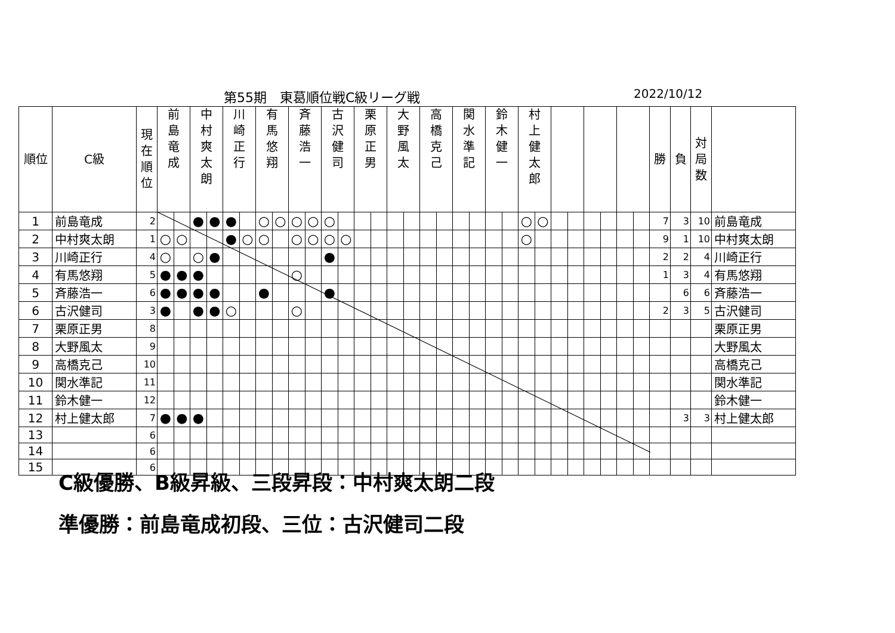第55期　東葛順位戦C級リーグ戦 2022/10/12
| 順位 | C級 | 現 在 順 位 | 前 島 竜 成 | | 中 村 爽 太 朗 | | 川 崎 正 行 | | 有 馬 悠 翔 | | 斉 藤 浩 一 | | 古 沢 健 司 | | 栗 原 正 男 | | 大 野 風 太 | | 高 橋 克 己 | | 関 水 準 記 | | 鈴 木 健 一 | | 村 上 健 太 郎 | | | | | | | | 勝 | 負 | 対 局 数 | |
| --- | --- | --- | --- | --- | --- | --- | --- | --- | --- | --- | --- | --- | --- | --- | --- | --- | --- | --- | --- | --- | --- | --- | --- | --- | --- | --- | --- | --- | --- | --- | --- | --- | --- | --- | --- | --- |
| 1 | 前島竜成 | 2 | | | ● | ● | ● | | ○ | ○ | ○ | ○ | ○ | | | | | | | | | | | | ○ | ○ | | | | | | | 7 | 3 | 10 | 前島竜成 |
| 2 | 中村爽太朗 | 1 | ○ | ○ | | | ● | ○ | ○ | | ○ | ○ | ○ | ○ | | | | | | | | | | | ○ | | | | | | | | 9 | 1 | 10 | 中村爽太朗 |
| 3 | 川崎正行 | 4 | ○ | | ○ | ● | | | | | | | ● | | | | | | | | | | | | | | | | | | | | 2 | 2 | 4 | 川崎正行 |
| 4 | 有馬悠翔 | 5 | ● | ● | ● | | | | | | ○ | | | | | | | | | | | | | | | | | | | | | | 1 | 3 | 4 | 有馬悠翔 |
| 5 | 斉藤浩一 | 6 | ● | ● | ● | ● | | | ● | | | | ● | | | | | | | | | | | | | | | | | | | | | 6 | 6 | 斉藤浩一 |
| 6 | 古沢健司 | 3 | ● | | ● | ● | ○ | | | | ○ | | | | | | | | | | | | | | | | | | | | | | 2 | 3 | 5 | 古沢健司 |
| 7 | 栗原正男 | 8 | | | | | | | | | | | | | | | | | | | | | | | | | | | | | | | | | | 栗原正男 |
| 8 | 大野風太 | 9 | | | | | | | | | | | | | | | | | | | | | | | | | | | | | | | | | | 大野風太 |
| 9 | 高橋克己 | 10 | | | | | | | | | | | | | | | | | | | | | | | | | | | | | | | | | | 高橋克己 |
| 10 | 関水準記 | 11 | | | | | | | | | | | | | | | | | | | | | | | | | | | | | | | | | | 関水準記 |
| 11 | 鈴木健一 | 12 | | | | | | | | | | | | | | | | | | | | | | | | | | | | | | | | | | 鈴木健一 |
| 12 | 村上健太郎 | 7 | ● | ● | ● | | | | | | | | | | | | | | | | | | | | | | | | | | | | | 3 | 3 | 村上健太郎 |
| 13 | | 6 | | | | | | | | | | | | | | | | | | | | | | | | | | | | | | | | | | |
| 14 | | 6 | | | | | | | | | | | | | | | | | | | | | | | | | | | | | | | | | | |
| 15 | | 6 | | | | | | | | | | | | | | | | | | | | | | | | | | | | | | | | | | |
C級優勝、B級昇級、三段昇段：中村爽太朗二段
準優勝：前島竜成初段、三位：古沢健司二段